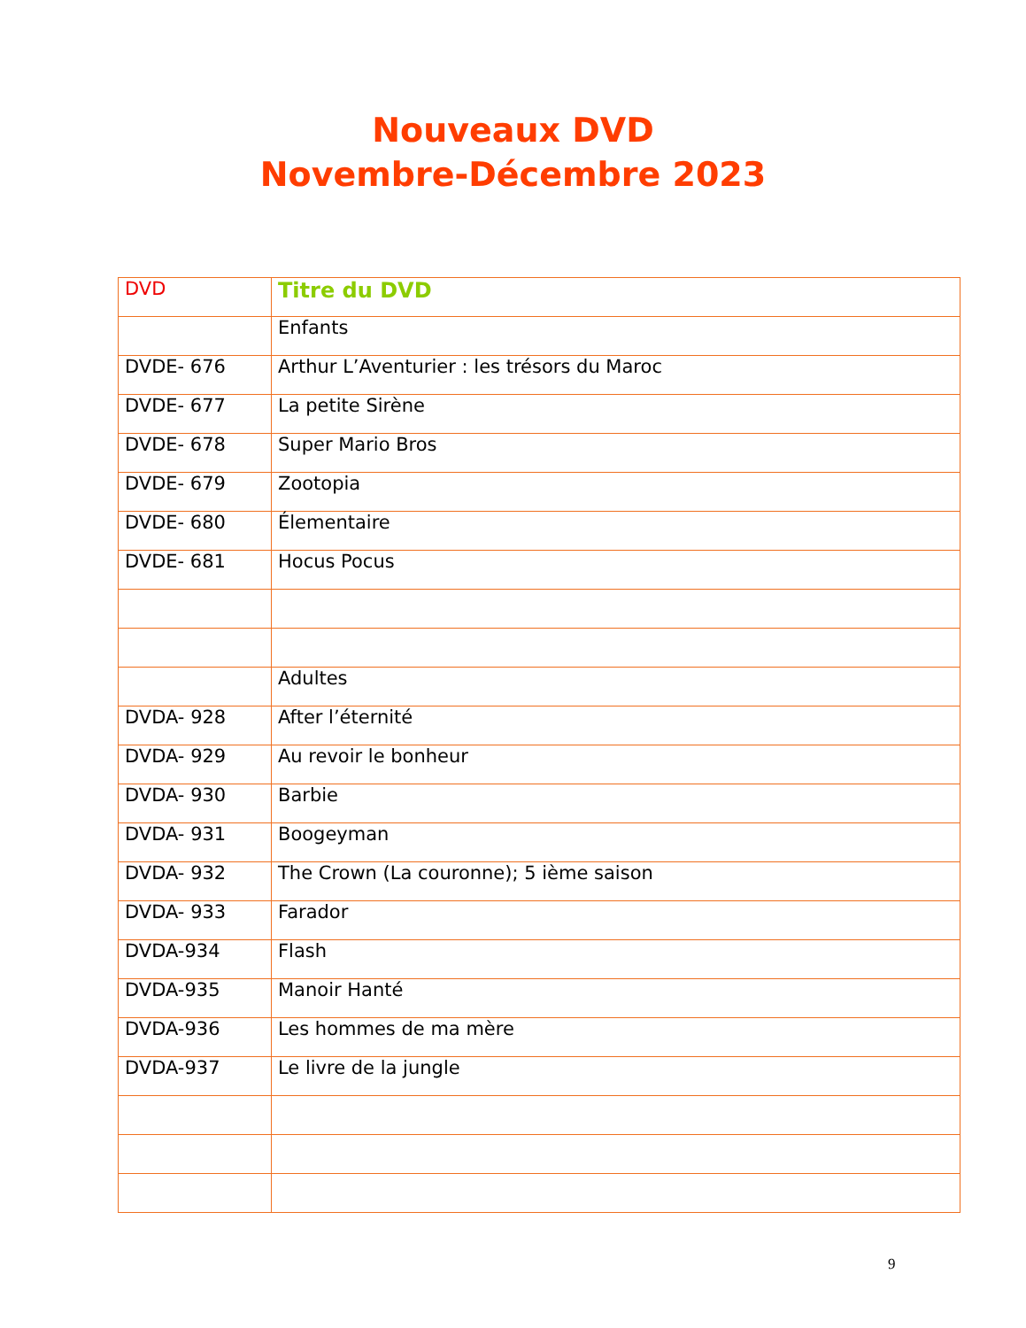Nouveaux DVD
Novembre-Décembre 2023
| DVD | Titre du DVD |
| --- | --- |
| | Enfants |
| DVDE- 676 | Arthur L’Aventurier : les trésors du Maroc |
| DVDE- 677 | La petite Sirène |
| DVDE- 678 | Super Mario Bros |
| DVDE- 679 | Zootopia |
| DVDE- 680 | Élementaire |
| DVDE- 681 | Hocus Pocus |
| | Adultes |
| DVDA- 928 | After l’éternité |
| DVDA- 929 | Au revoir le bonheur |
| DVDA- 930 | Barbie |
| DVDA- 931 | Boogeyman |
| DVDA- 932 | The Crown (La couronne); 5 ième saison |
| DVDA- 933 | Farador |
| DVDA-934 | Flash |
| DVDA-935 | Manoir Hanté |
| DVDA-936 | Les hommes de ma mère |
| DVDA-937 | Le livre de la jungle |
9